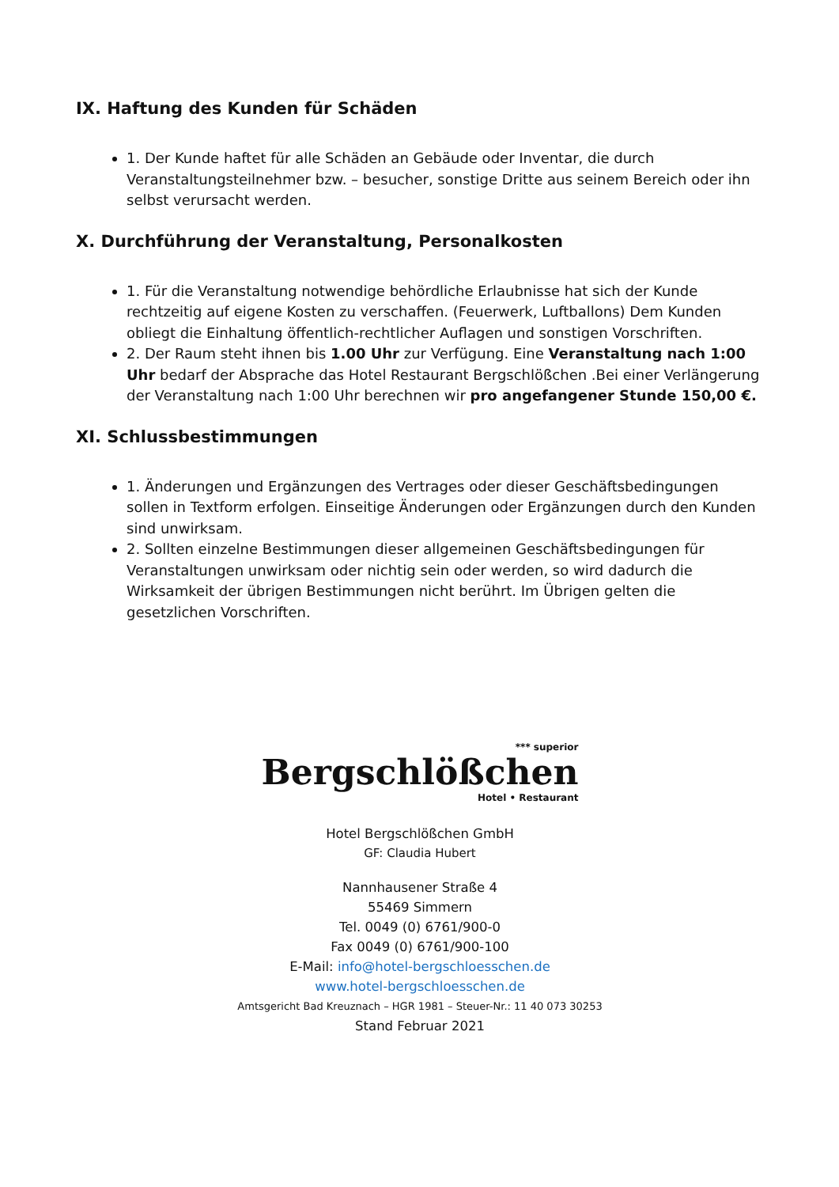IX. Haftung des Kunden für Schäden
1. Der Kunde haftet für alle Schäden an Gebäude oder Inventar, die durch Veranstaltungsteilnehmer bzw. – besucher, sonstige Dritte aus seinem Bereich oder ihn selbst verursacht werden.
X. Durchführung der Veranstaltung, Personalkosten
1. Für die Veranstaltung notwendige behördliche Erlaubnisse hat sich der Kunde rechtzeitig auf eigene Kosten zu verschaffen. (Feuerwerk, Luftballons) Dem Kunden obliegt die Einhaltung öffentlich-rechtlicher Auflagen und sonstigen Vorschriften.
2. Der Raum steht ihnen bis 1.00 Uhr zur Verfügung. Eine Veranstaltung nach 1:00 Uhr bedarf der Absprache das Hotel Restaurant Bergschlößchen .Bei einer Verlängerung der Veranstaltung nach 1:00 Uhr berechnen wir pro angefangener Stunde 150,00 €.
XI. Schlussbestimmungen
1. Änderungen und Ergänzungen des Vertrages oder dieser Geschäftsbedingungen sollen in Textform erfolgen. Einseitige Änderungen oder Ergänzungen durch den Kunden sind unwirksam.
2. Sollten einzelne Bestimmungen dieser allgemeinen Geschäftsbedingungen für Veranstaltungen unwirksam oder nichtig sein oder werden, so wird dadurch die Wirksamkeit der übrigen Bestimmungen nicht berührt. Im Übrigen gelten die gesetzlichen Vorschriften.
*** superior Bergschlößchen Hotel • Restaurant
Hotel Bergschlößchen GmbH
GF: Claudia Hubert
Nannhausener Straße 4
55469 Simmern
Tel. 0049 (0) 6761/900-0
Fax 0049 (0) 6761/900-100
E-Mail: info@hotel-bergschloesschen.de
www.hotel-bergschloesschen.de
Amtsgericht Bad Kreuznach – HGR 1981 – Steuer-Nr.: 11 40 073 30253
Stand Februar 2021